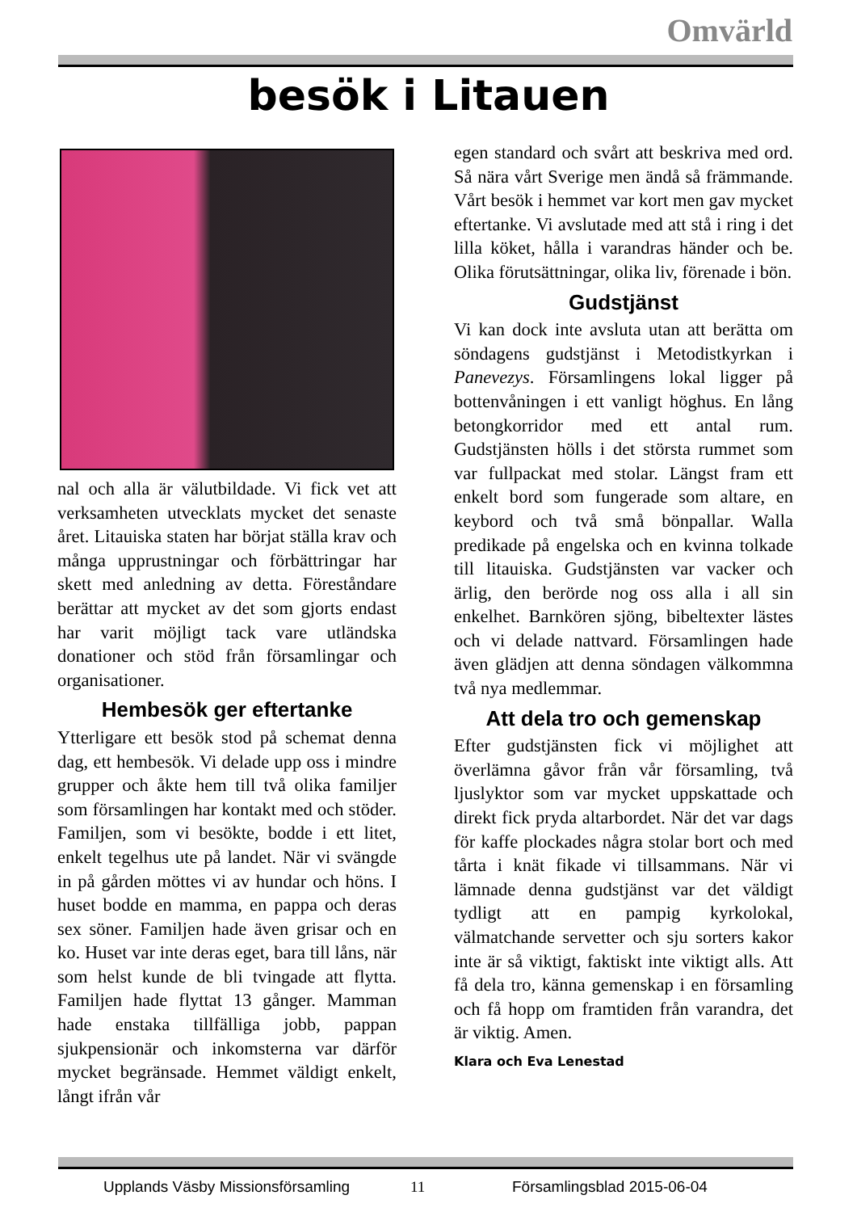Omvärld
besök i Litauen
nal och alla är välutbildade. Vi fick vet att verksamheten utvecklats mycket det senaste året. Litauiska staten har börjat ställa krav och många upprustningar och förbättringar har skett med anledning av detta. Föreståndare berättar att mycket av det som gjorts endast har varit möjligt tack vare utländska donationer och stöd från församlingar och organisationer.
Hembesök ger eftertanke
Ytterligare ett besök stod på schemat denna dag, ett hembesök. Vi delade upp oss i mindre grupper och åkte hem till två olika familjer som församlingen har kontakt med och stöder. Familjen, som vi besökte, bodde i ett litet, enkelt tegelhus ute på landet. När vi svängde in på gården möttes vi av hundar och höns. I huset bodde en mamma, en pappa och deras sex söner. Familjen hade även grisar och en ko. Huset var inte deras eget, bara till låns, när som helst kunde de bli tvingade att flytta. Familjen hade flyttat 13 gånger. Mamman hade enstaka tillfälliga jobb, pappan sjukpensionär och inkomsterna var därför mycket begränsade. Hemmet väldigt enkelt, långt ifrån vår
egen standard och svårt att beskriva med ord. Så nära vårt Sverige men ändå så främmande. Vårt besök i hemmet var kort men gav mycket eftertanke. Vi avslutade med att stå i ring i det lilla köket, hålla i varandras händer och be. Olika förutsättningar, olika liv, förenade i bön.
Gudstjänst
Vi kan dock inte avsluta utan att berätta om söndagens gudstjänst i Metodistkyrkan i Panevezys. Församlingens lokal ligger på bottenvåningen i ett vanligt höghus. En lång betongkorridor med ett antal rum. Gudstjänsten hölls i det största rummet som var fullpackat med stolar. Längst fram ett enkelt bord som fungerade som altare, en keybord och två små bönpallar. Walla predikade på engelska och en kvinna tolkade till litauiska. Gudstjänsten var vacker och ärlig, den berörde nog oss alla i all sin enkelhet. Barnkören sjöng, bibeltexter lästes och vi delade nattvard. Församlingen hade även glädjen att denna söndagen välkommna två nya medlemmar.
Att dela tro och gemenskap
Efter gudstjänsten fick vi möjlighet att överlämna gåvor från vår församling, två ljuslyktor som var mycket uppskattade och direkt fick pryda altarbordet. När det var dags för kaffe plockades några stolar bort och med tårta i knät fikade vi tillsammans. När vi lämnade denna gudstjänst var det väldigt tydligt att en pampig kyrkolokal, välmatchande servetter och sju sorters kakor inte är så viktigt, faktiskt inte viktigt alls. Att få dela tro, känna gemenskap i en församling och få hopp om framtiden från varandra, det är viktig. Amen.
Klara och Eva Lenestad
Upplands Väsby Missionsförsamling 11 Församlingsblad 2015-06-04